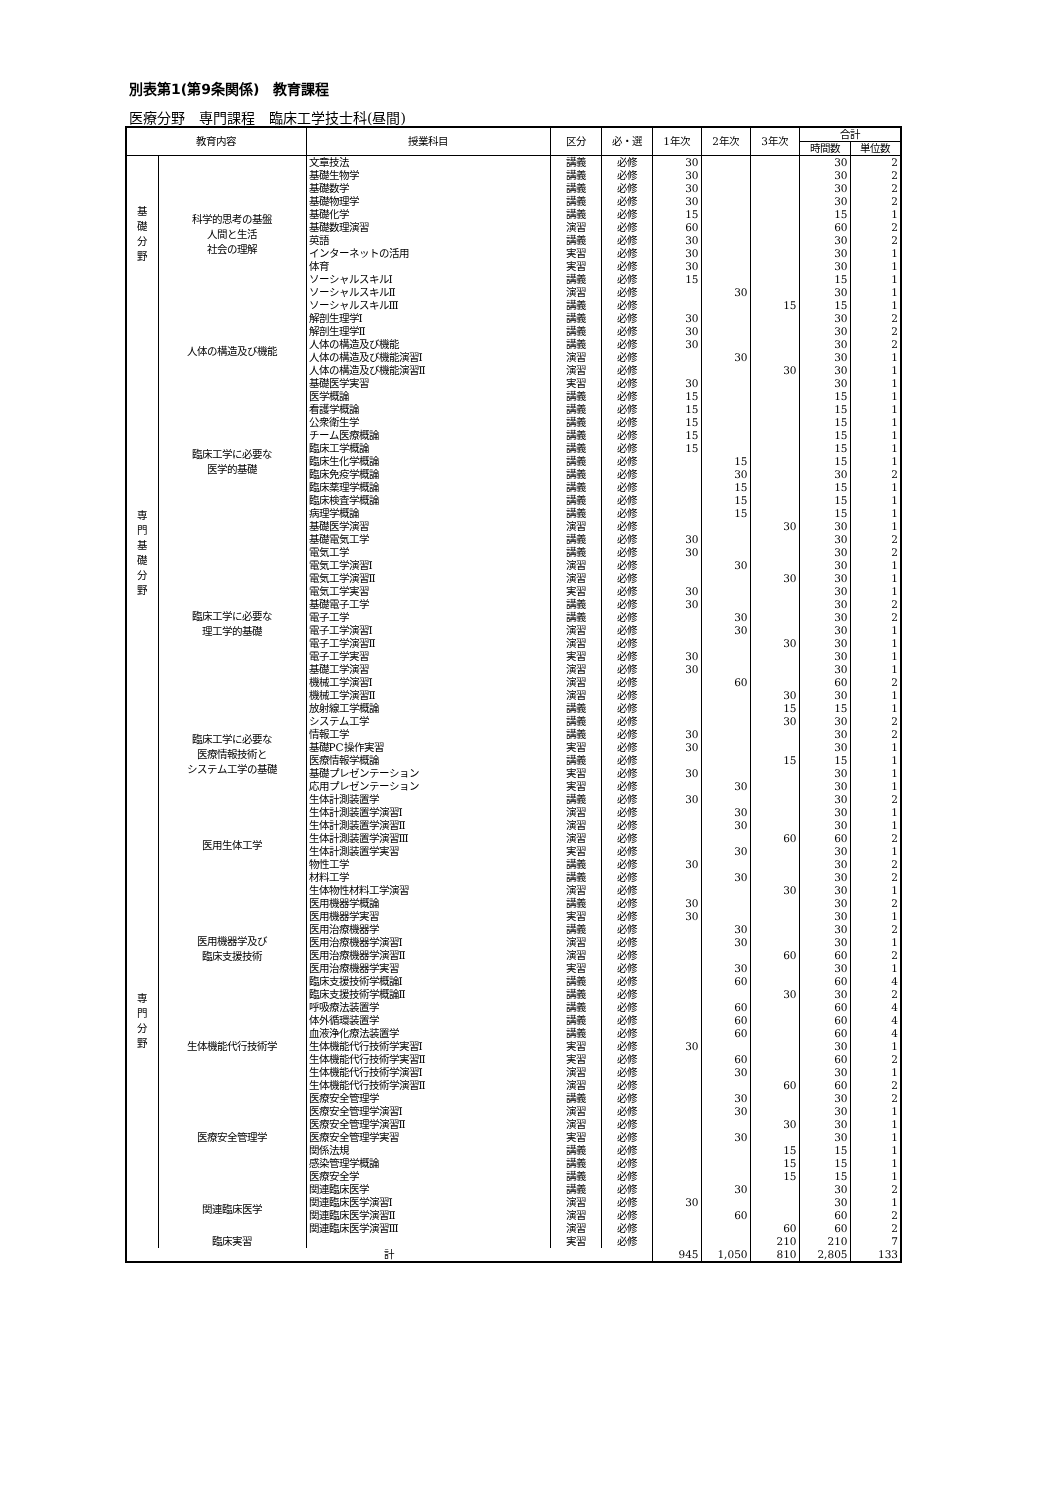別表第1(第9条関係)　教育課程
医療分野　専門課程　臨床工学技士科(昼間)
| 教育内容 | | 授業科目 | 区分 | 必・選 | 1年次 | 2年次 | 3年次 | 合計 | |
| --- | --- | --- | --- | --- | --- | --- | --- | --- | --- |
| | | | | | | | | 時間数 | 単位数 |
| 基 礎 分 野 | 科学的思考の基盤 人間と生活 社会の理解 | 文章技法 | 講義 | 必修 | 30 | | | 30 | 2 |
| | | 基礎生物学 | 講義 | 必修 | 30 | | | 30 | 2 |
| | | 基礎数学 | 講義 | 必修 | 30 | | | 30 | 2 |
| | | 基礎物理学 | 講義 | 必修 | 30 | | | 30 | 2 |
| | | 基礎化学 | 講義 | 必修 | 15 | | | 15 | 1 |
| | | 基礎数理演習 | 演習 | 必修 | 60 | | | 60 | 2 |
| | | 英語 | 講義 | 必修 | 30 | | | 30 | 2 |
| | | インターネットの活用 | 実習 | 必修 | 30 | | | 30 | 1 |
| | | 体育 | 実習 | 必修 | 30 | | | 30 | 1 |
| | | ソーシャルスキルⅠ | 講義 | 必修 | 15 | | | 15 | 1 |
| | | ソーシャルスキルⅡ | 演習 | 必修 | | 30 | | 30 | 1 |
| | | ソーシャルスキルⅢ | 講義 | 必修 | | | 15 | 15 | 1 |
| 専 門 基 礎 分 野 | 人体の構造及び機能 | 解剖生理学Ⅰ | 講義 | 必修 | 30 | | | 30 | 2 |
| | | 解剖生理学Ⅱ | 講義 | 必修 | 30 | | | 30 | 2 |
| | | 人体の構造及び機能 | 講義 | 必修 | 30 | | | 30 | 2 |
| | | 人体の構造及び機能演習Ⅰ | 演習 | 必修 | | 30 | | 30 | 1 |
| | | 人体の構造及び機能演習Ⅱ | 演習 | 必修 | | | 30 | 30 | 1 |
| | | 基礎医学実習 | 実習 | 必修 | 30 | | | 30 | 1 |
| | 臨床工学に必要な 医学的基礎 | 医学概論 | 講義 | 必修 | 15 | | | 15 | 1 |
| | | 看護学概論 | 講義 | 必修 | 15 | | | 15 | 1 |
| | | 公衆衛生学 | 講義 | 必修 | 15 | | | 15 | 1 |
| | | チーム医療概論 | 講義 | 必修 | 15 | | | 15 | 1 |
| | | 臨床工学概論 | 講義 | 必修 | 15 | | | 15 | 1 |
| | | 臨床生化学概論 | 講義 | 必修 | | 15 | | 15 | 1 |
| | | 臨床免疫学概論 | 講義 | 必修 | | 30 | | 30 | 2 |
| | | 臨床薬理学概論 | 講義 | 必修 | | 15 | | 15 | 1 |
| | | 臨床検査学概論 | 講義 | 必修 | | 15 | | 15 | 1 |
| | | 病理学概論 | 講義 | 必修 | | 15 | | 15 | 1 |
| | | 基礎医学演習 | 演習 | 必修 | | | 30 | 30 | 1 |
| | 臨床工学に必要な 理工学的基礎 | 基礎電気工学 | 講義 | 必修 | 30 | | | 30 | 2 |
| | | 電気工学 | 講義 | 必修 | 30 | | | 30 | 2 |
| | | 電気工学演習Ⅰ | 演習 | 必修 | | 30 | | 30 | 1 |
| | | 電気工学演習Ⅱ | 演習 | 必修 | | | 30 | 30 | 1 |
| | | 電気工学実習 | 実習 | 必修 | 30 | | | 30 | 1 |
| | | 基礎電子工学 | 講義 | 必修 | 30 | | | 30 | 2 |
| | | 電子工学 | 講義 | 必修 | | 30 | | 30 | 2 |
| | | 電子工学演習Ⅰ | 演習 | 必修 | | 30 | | 30 | 1 |
| | | 電子工学演習Ⅱ | 演習 | 必修 | | | 30 | 30 | 1 |
| | | 電子工学実習 | 実習 | 必修 | 30 | | | 30 | 1 |
| | | 基礎工学演習 | 演習 | 必修 | 30 | | | 30 | 1 |
| | | 機械工学演習Ⅰ | 演習 | 必修 | | 60 | | 60 | 2 |
| | | 機械工学演習Ⅱ | 演習 | 必修 | | | 30 | 30 | 1 |
| | | 放射線工学概論 | 講義 | 必修 | | | 15 | 15 | 1 |
| | 臨床工学に必要な 医療情報技術と システム工学の基礎 | システム工学 | 講義 | 必修 | | | 30 | 30 | 2 |
| | | 情報工学 | 講義 | 必修 | 30 | | | 30 | 2 |
| | | 基礎PC操作実習 | 実習 | 必修 | 30 | | | 30 | 1 |
| | | 医療情報学概論 | 講義 | 必修 | | | 15 | 15 | 1 |
| | | 基礎プレゼンテーション | 実習 | 必修 | 30 | | | 30 | 1 |
| | | 応用プレゼンテーション | 実習 | 必修 | | 30 | | 30 | 1 |
| 専 門 分 野 | 医用生体工学 | 生体計測装置学 | 講義 | 必修 | 30 | | | 30 | 2 |
| | | 生体計測装置学演習Ⅰ | 演習 | 必修 | | 30 | | 30 | 1 |
| | | 生体計測装置学演習Ⅱ | 演習 | 必修 | | 30 | | 30 | 1 |
| | | 生体計測装置学演習Ⅲ | 演習 | 必修 | | | 60 | 60 | 2 |
| | | 生体計測装置学実習 | 実習 | 必修 | | 30 | | 30 | 1 |
| | | 物性工学 | 講義 | 必修 | 30 | | | 30 | 2 |
| | | 材料工学 | 講義 | 必修 | | 30 | | 30 | 2 |
| | | 生体物性材料工学演習 | 演習 | 必修 | | | 30 | 30 | 1 |
| | 医用機器学及び 臨床支援技術 | 医用機器学概論 | 講義 | 必修 | 30 | | | 30 | 2 |
| | | 医用機器学実習 | 実習 | 必修 | 30 | | | 30 | 1 |
| | | 医用治療機器学 | 講義 | 必修 | | 30 | | 30 | 2 |
| | | 医用治療機器学演習Ⅰ | 演習 | 必修 | | 30 | | 30 | 1 |
| | | 医用治療機器学演習Ⅱ | 演習 | 必修 | | | 60 | 60 | 2 |
| | | 医用治療機器学実習 | 実習 | 必修 | | 30 | | 30 | 1 |
| | | 臨床支援技術学概論Ⅰ | 講義 | 必修 | | 60 | | 60 | 4 |
| | | 臨床支援技術学概論Ⅱ | 講義 | 必修 | | | 30 | 30 | 2 |
| | 生体機能代行技術学 | 呼吸療法装置学 | 講義 | 必修 | | 60 | | 60 | 4 |
| | | 体外循環装置学 | 講義 | 必修 | | 60 | | 60 | 4 |
| | | 血液浄化療法装置学 | 講義 | 必修 | | 60 | | 60 | 4 |
| | | 生体機能代行技術学実習Ⅰ | 実習 | 必修 | 30 | | | 30 | 1 |
| | | 生体機能代行技術学実習Ⅱ | 実習 | 必修 | | 60 | | 60 | 2 |
| | | 生体機能代行技術学演習Ⅰ | 演習 | 必修 | | 30 | | 30 | 1 |
| | | 生体機能代行技術学演習Ⅱ | 演習 | 必修 | | | 60 | 60 | 2 |
| | 医療安全管理学 | 医療安全管理学 | 講義 | 必修 | | 30 | | 30 | 2 |
| | | 医療安全管理学演習Ⅰ | 演習 | 必修 | | 30 | | 30 | 1 |
| | | 医療安全管理学演習Ⅱ | 演習 | 必修 | | | 30 | 30 | 1 |
| | | 医療安全管理学実習 | 実習 | 必修 | | 30 | | 30 | 1 |
| | | 関係法規 | 講義 | 必修 | | | 15 | 15 | 1 |
| | | 感染管理学概論 | 講義 | 必修 | | | 15 | 15 | 1 |
| | | 医療安全学 | 講義 | 必修 | | | 15 | 15 | 1 |
| | 関連臨床医学 | 関連臨床医学 | 講義 | 必修 | | 30 | | 30 | 2 |
| | | 関連臨床医学演習Ⅰ | 演習 | 必修 | 30 | | | 30 | 1 |
| | | 関連臨床医学演習Ⅱ | 演習 | 必修 | | 60 | | 60 | 2 |
| | | 関連臨床医学演習Ⅲ | 演習 | 必修 | | | 60 | 60 | 2 |
| | 臨床実習 | | 実習 | 必修 | | | 210 | 210 | 7 |
| 計 | | | | | 945 | 1,050 | 810 | 2,805 | 133 |